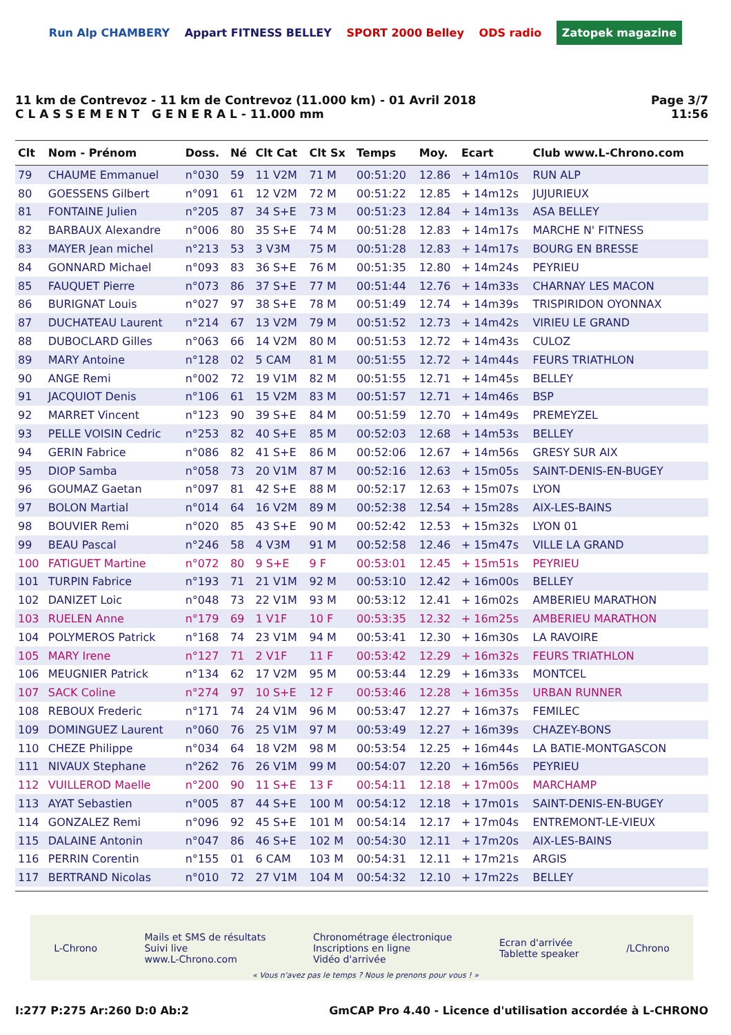Run Alp CHAMBERY Appart FITNESS BELLEY SPORT 2000 Belley ODS radio Zatopek magazine
11 km de Contrevoz - 11 km de Contrevoz (11.000 km) - 01 Avril 2018
C L A S S E M E N T G E N E R A L - 11.000 mm
Page 3/7
11:56
| Clt | Nom - Prénom | Doss. | Né | Clt Cat | Clt Sx | Temps | Moy. | Ecart | Club www.L-Chrono.com |
| --- | --- | --- | --- | --- | --- | --- | --- | --- | --- |
| 79 | CHAUME Emmanuel | n°030 | 59 | 11 V2M | 71 M | 00:51:20 | 12.86 | + 14m10s | RUN ALP |
| 80 | GOESSENS Gilbert | n°091 | 61 | 12 V2M | 72 M | 00:51:22 | 12.85 | + 14m12s | JUJURIEUX |
| 81 | FONTAINE Julien | n°205 | 87 | 34 S+E | 73 M | 00:51:23 | 12.84 | + 14m13s | ASA BELLEY |
| 82 | BARBAUX Alexandre | n°006 | 80 | 35 S+E | 74 M | 00:51:28 | 12.83 | + 14m17s | MARCHE N' FITNESS |
| 83 | MAYER Jean michel | n°213 | 53 | 3 V3M | 75 M | 00:51:28 | 12.83 | + 14m17s | BOURG EN BRESSE |
| 84 | GONNARD Michael | n°093 | 83 | 36 S+E | 76 M | 00:51:35 | 12.80 | + 14m24s | PEYRIEU |
| 85 | FAUQUET Pierre | n°073 | 86 | 37 S+E | 77 M | 00:51:44 | 12.76 | + 14m33s | CHARNAY LES MACON |
| 86 | BURIGNAT Louis | n°027 | 97 | 38 S+E | 78 M | 00:51:49 | 12.74 | + 14m39s | TRISPIRIDON OYONNAX |
| 87 | DUCHATEAU Laurent | n°214 | 67 | 13 V2M | 79 M | 00:51:52 | 12.73 | + 14m42s | VIRIEU LE GRAND |
| 88 | DUBOCLARD Gilles | n°063 | 66 | 14 V2M | 80 M | 00:51:53 | 12.72 | + 14m43s | CULOZ |
| 89 | MARY Antoine | n°128 | 02 | 5 CAM | 81 M | 00:51:55 | 12.72 | + 14m44s | FEURS TRIATHLON |
| 90 | ANGE Remi | n°002 | 72 | 19 V1M | 82 M | 00:51:55 | 12.71 | + 14m45s | BELLEY |
| 91 | JACQUIOT Denis | n°106 | 61 | 15 V2M | 83 M | 00:51:57 | 12.71 | + 14m46s | BSP |
| 92 | MARRET Vincent | n°123 | 90 | 39 S+E | 84 M | 00:51:59 | 12.70 | + 14m49s | PREMEYZEL |
| 93 | PELLE VOISIN Cedric | n°253 | 82 | 40 S+E | 85 M | 00:52:03 | 12.68 | + 14m53s | BELLEY |
| 94 | GERIN Fabrice | n°086 | 82 | 41 S+E | 86 M | 00:52:06 | 12.67 | + 14m56s | GRESY SUR AIX |
| 95 | DIOP Samba | n°058 | 73 | 20 V1M | 87 M | 00:52:16 | 12.63 | + 15m05s | SAINT-DENIS-EN-BUGEY |
| 96 | GOUMAZ Gaetan | n°097 | 81 | 42 S+E | 88 M | 00:52:17 | 12.63 | + 15m07s | LYON |
| 97 | BOLON Martial | n°014 | 64 | 16 V2M | 89 M | 00:52:38 | 12.54 | + 15m28s | AIX-LES-BAINS |
| 98 | BOUVIER Remi | n°020 | 85 | 43 S+E | 90 M | 00:52:42 | 12.53 | + 15m32s | LYON 01 |
| 99 | BEAU Pascal | n°246 | 58 | 4 V3M | 91 M | 00:52:58 | 12.46 | + 15m47s | VILLE LA GRAND |
| 100 | FATIGUET Martine | n°072 | 80 | 9 S+E | 9 F | 00:53:01 | 12.45 | + 15m51s | PEYRIEU |
| 101 | TURPIN Fabrice | n°193 | 71 | 21 V1M | 92 M | 00:53:10 | 12.42 | + 16m00s | BELLEY |
| 102 | DANIZET Loic | n°048 | 73 | 22 V1M | 93 M | 00:53:12 | 12.41 | + 16m02s | AMBERIEU MARATHON |
| 103 | RUELEN Anne | n°179 | 69 | 1 V1F | 10 F | 00:53:35 | 12.32 | + 16m25s | AMBERIEU MARATHON |
| 104 | POLYMEROS Patrick | n°168 | 74 | 23 V1M | 94 M | 00:53:41 | 12.30 | + 16m30s | LA RAVOIRE |
| 105 | MARY Irene | n°127 | 71 | 2 V1F | 11 F | 00:53:42 | 12.29 | + 16m32s | FEURS TRIATHLON |
| 106 | MEUGNIER Patrick | n°134 | 62 | 17 V2M | 95 M | 00:53:44 | 12.29 | + 16m33s | MONTCEL |
| 107 | SACK Coline | n°274 | 97 | 10 S+E | 12 F | 00:53:46 | 12.28 | + 16m35s | URBAN RUNNER |
| 108 | REBOUX Frederic | n°171 | 74 | 24 V1M | 96 M | 00:53:47 | 12.27 | + 16m37s | FEMILEC |
| 109 | DOMINGUEZ Laurent | n°060 | 76 | 25 V1M | 97 M | 00:53:49 | 12.27 | + 16m39s | CHAZEY-BONS |
| 110 | CHEZE Philippe | n°034 | 64 | 18 V2M | 98 M | 00:53:54 | 12.25 | + 16m44s | LA BATIE-MONTGASCON |
| 111 | NIVAUX Stephane | n°262 | 76 | 26 V1M | 99 M | 00:54:07 | 12.20 | + 16m56s | PEYRIEU |
| 112 | VUILLEROD Maelle | n°200 | 90 | 11 S+E | 13 F | 00:54:11 | 12.18 | + 17m00s | MARCHAMP |
| 113 | AYAT Sebastien | n°005 | 87 | 44 S+E | 100 M | 00:54:12 | 12.18 | + 17m01s | SAINT-DENIS-EN-BUGEY |
| 114 | GONZALEZ Remi | n°096 | 92 | 45 S+E | 101 M | 00:54:14 | 12.17 | + 17m04s | ENTREMONT-LE-VIEUX |
| 115 | DALAINE Antonin | n°047 | 86 | 46 S+E | 102 M | 00:54:30 | 12.11 | + 17m20s | AIX-LES-BAINS |
| 116 | PERRIN Corentin | n°155 | 01 | 6 CAM | 103 M | 00:54:31 | 12.11 | + 17m21s | ARGIS |
| 117 | BERTRAND Nicolas | n°010 | 72 | 27 V1M | 104 M | 00:54:32 | 12.10 | + 17m22s | BELLEY |
L-Chrono Mails et SMS de résultats
Suivi live
www.L-Chrono.com Chronométrage électronique
Inscriptions en ligne
Vidéo d'arrivée Ecran d'arrivée
Tablette speaker /LChrono
« Vous n'avez pas le temps ? Nous le prenons pour vous ! »
I:277 P:275 Ar:260 D:0 Ab:2 GmCAP Pro 4.40 - Licence d'utilisation accordée à L-CHRONO